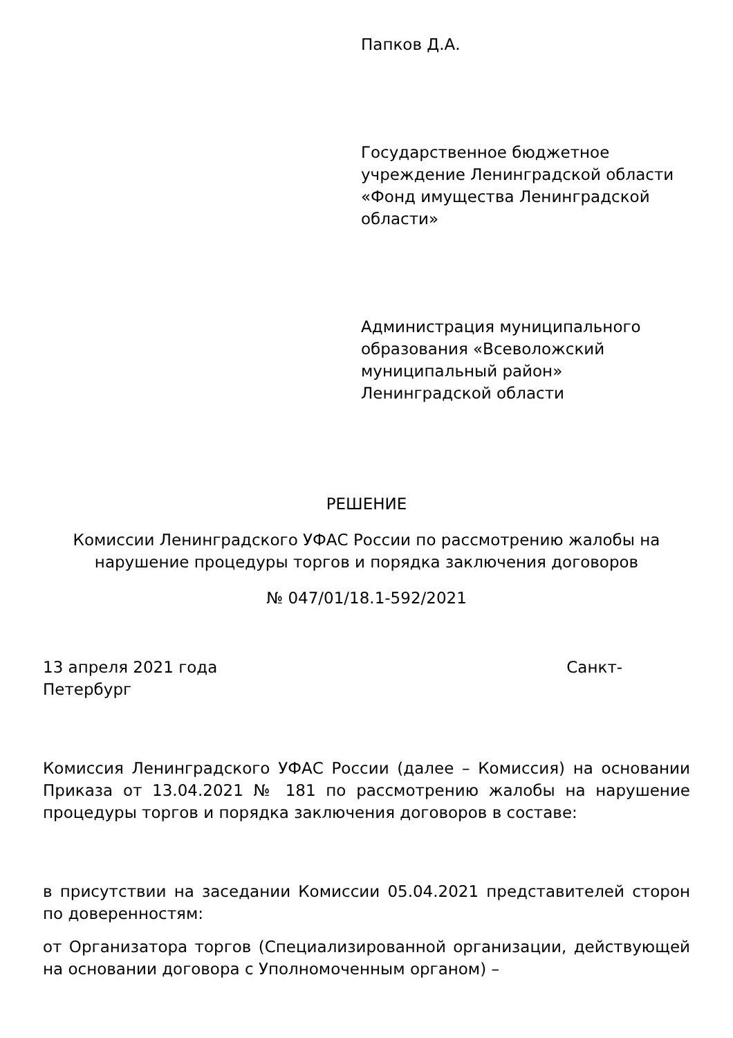Папков Д.А.
Государственное бюджетное учреждение Ленинградской области «Фонд имущества Ленинградской области»
Администрация муниципального образования «Всеволожский муниципальный район» Ленинградской области
РЕШЕНИЕ
Комиссии Ленинградского УФАС России по рассмотрению жалобы на нарушение процедуры торгов и порядка заключения договоров
№ 047/01/18.1-592/2021
13 апреля 2021 года Санкт-Петербург
Комиссия Ленинградского УФАС России (далее – Комиссия) на основании Приказа от 13.04.2021 № 181 по рассмотрению жалобы на нарушение процедуры торгов и порядка заключения договоров в составе:
в присутствии на заседании Комиссии 05.04.2021 представителей сторон по доверенностям:
от Организатора торгов (Специализированной организации, действующей на основании договора с Уполномоченным органом) –